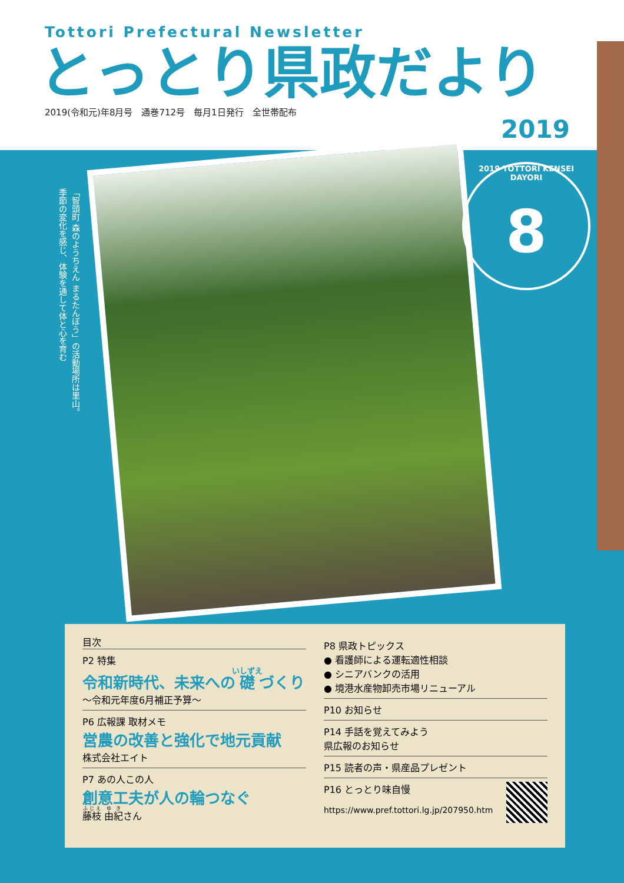Tottori Prefectural Newsletter
とっとり県政だより
2019(令和元)年8月号　通巻712号　毎月1日発行　全世帯配布
2019
「智頭町 森のようちえん まるたんぼう」の活動場所は里山。
季節の変化を感じ、体験を通して体と心を育む
2019 TOTTORI KENSEI DAYORI
8
目次
P2 特集
令和新時代、未来への礎づくり
～令和元年度6月補正予算～
P6 広報課 取材メモ
営農の改善と強化で地元貢献
株式会社エイト
P7 あの人この人
創意工夫が人の輪つなぐ
藤枝 由紀さん
P8 県政トピックス
● 看護師による運転適性相談
● シニアバンクの活用
● 境港水産物卸売市場リニューアル
P10 お知らせ
P14 手話を覚えてみよう
県広報のお知らせ
P15 読者の声・県産品プレゼント
P16 とっとり味自慢
https://www.pref.tottori.lg.jp/207950.htm